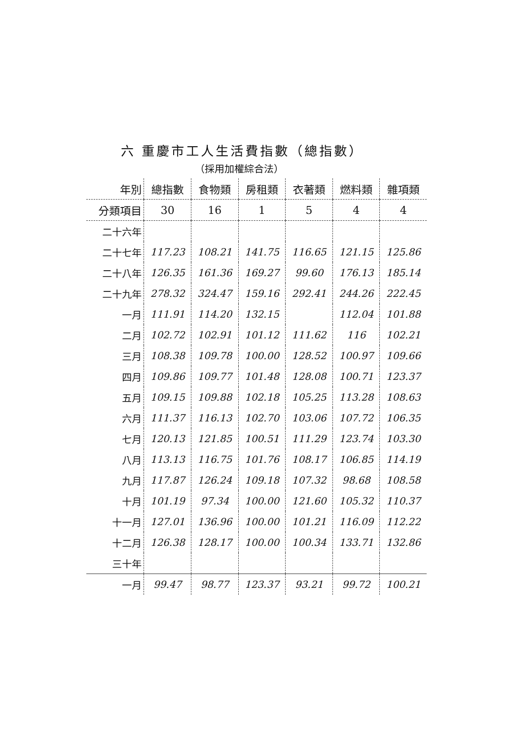六 重慶市工人生活費指數（總指數）
（採用加權綜合法）
| 年別 | 總指數 | 食物類 | 房租類 | 衣著類 | 燃料類 | 雜項類 |
| --- | --- | --- | --- | --- | --- | --- |
| 分類項目 | 30 | 16 | 1 | 5 | 4 | 4 |
| 二十六年 | | | | | | |
| 二十七年 | 117.23 | 108.21 | 141.75 | 116.65 | 121.15 | 125.86 |
| 二十八年 | 126.35 | 161.36 | 169.27 | 99.60 | 176.13 | 185.14 |
| 二十九年 | 278.32 | 324.47 | 159.16 | 292.41 | 244.26 | 222.45 |
| 一月 | 111.91 | 114.20 | 132.15 | | 112.04 | 101.88 |
| 二月 | 102.72 | 102.91 | 101.12 | 111.62 | 116 | 102.21 |
| 三月 | 108.38 | 109.78 | 100.00 | 128.52 | 100.97 | 109.66 |
| 四月 | 109.86 | 109.77 | 101.48 | 128.08 | 100.71 | 123.37 |
| 五月 | 109.15 | 109.88 | 102.18 | 105.25 | 113.28 | 108.63 |
| 六月 | 111.37 | 116.13 | 102.70 | 103.06 | 107.72 | 106.35 |
| 七月 | 120.13 | 121.85 | 100.51 | 111.29 | 123.74 | 103.30 |
| 八月 | 113.13 | 116.75 | 101.76 | 108.17 | 106.85 | 114.19 |
| 九月 | 117.87 | 126.24 | 109.18 | 107.32 | 98.68 | 108.58 |
| 十月 | 101.19 | 97.34 | 100.00 | 121.60 | 105.32 | 110.37 |
| 十一月 | 127.01 | 136.96 | 100.00 | 101.21 | 116.09 | 112.22 |
| 十二月 | 126.38 | 128.17 | 100.00 | 100.34 | 133.71 | 132.86 |
| 三十年 | | | | | | |
| 一月 | 99.47 | 98.77 | 123.37 | 93.21 | 99.72 | 100.21 |